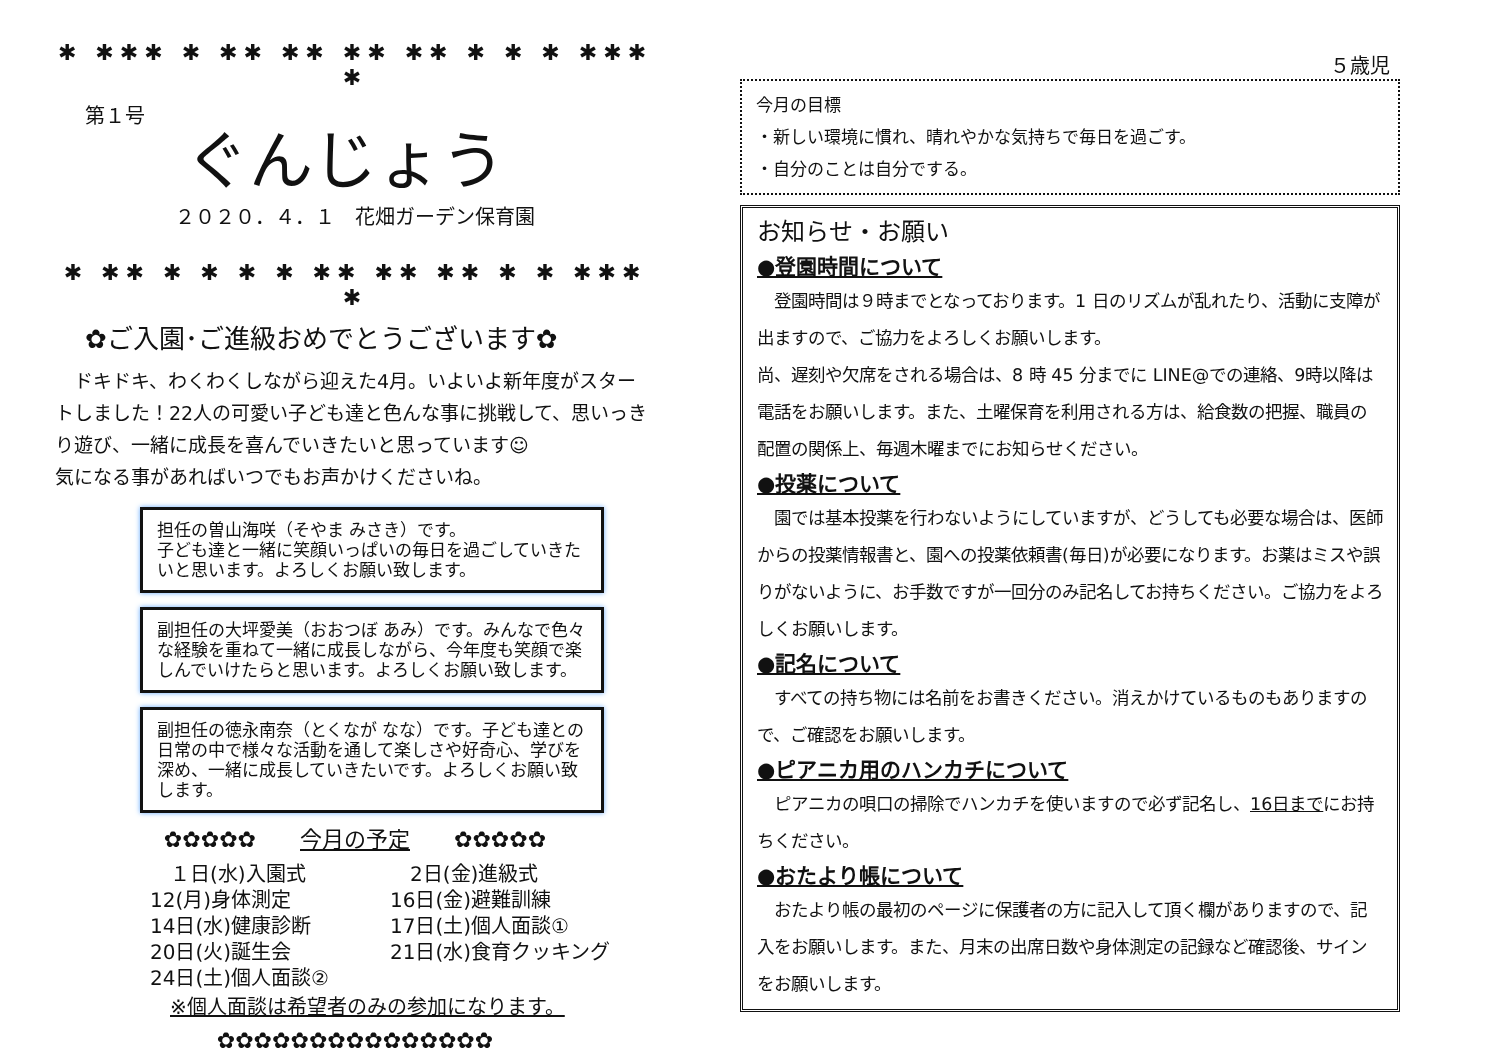✱ ✱✱✱ ✱ ✱✱ ✱✱ ✱✱ ✱✱ ✱ ✱ ✱ ✱✱✱ ✱
第１号
ぐんじょう
２０２０．４．１　花畑ガーデン保育園
✱ ✱✱ ✱ ✱ ✱ ✱ ✱✱ ✱✱ ✱✱ ✱ ✱ ✱✱✱ ✱
✿ご入園･ご進級おめでとうございます✿
　ドキドキ、わくわくしながら迎えた4月。いよいよ新年度がスタートしました！22人の可愛い子ども達と色んな事に挑戦して、思いっきり遊び、一緒に成長を喜んでいきたいと思っています☺
気になる事があればいつでもお声かけくださいね。
担任の曽山海咲（そやま みさき）です。
子ども達と一緒に笑顔いっぱいの毎日を過ごしていきたいと思います。よろしくお願い致します。
副担任の大坪愛美（おおつぼ あみ）です。みんなで色々な経験を重ねて一緒に成長しながら、今年度も笑顔で楽しんでいけたらと思います。よろしくお願い致します。
副担任の徳永南奈（とくなが なな）です。子ども達との日常の中で様々な活動を通して楽しさや好奇心、学びを深め、一緒に成長していきたいです。よろしくお願い致します。
✿✿✿✿✿　　今月の予定　　✿✿✿✿✿
　１日(水)入園式
　2日(金)進級式
12(月)身体測定
16日(金)避難訓練
14日(水)健康診断
17日(土)個人面談①
20日(火)誕生会
21日(水)食育クッキング
24日(土)個人面談②
※個人面談は希望者のみの参加になります。
✿✿✿✿✿✿✿✿✿✿✿✿✿✿✿
５歳児
今月の目標
・新しい環境に慣れ、晴れやかな気持ちで毎日を過ごす。
・自分のことは自分でする。
お知らせ・お願い
●登園時間について
　登園時間は９時までとなっております。1 日のリズムが乱れたり、活動に支障が出ますので、ご協力をよろしくお願いします。
尚、遅刻や欠席をされる場合は、8 時 45 分までに LINE@での連絡、9時以降は電話をお願いします。また、土曜保育を利用される方は、給食数の把握、職員の配置の関係上、毎週木曜までにお知らせください。
●投薬について
　園では基本投薬を行わないようにしていますが、どうしても必要な場合は、医師からの投薬情報書と、園への投薬依頼書(毎日)が必要になります。お薬はミスや誤りがないように、お手数ですが一回分のみ記名してお持ちください。ご協力をよろしくお願いします。
●記名について
　すべての持ち物には名前をお書きください。消えかけているものもありますので、ご確認をお願いします。
●ピアニカ用のハンカチについて
　ピアニカの唄口の掃除でハンカチを使いますので必ず記名し、16日までにお持ちください。
●おたより帳について
　おたより帳の最初のページに保護者の方に記入して頂く欄がありますので、記入をお願いします。また、月末の出席日数や身体測定の記録など確認後、サインをお願いします。